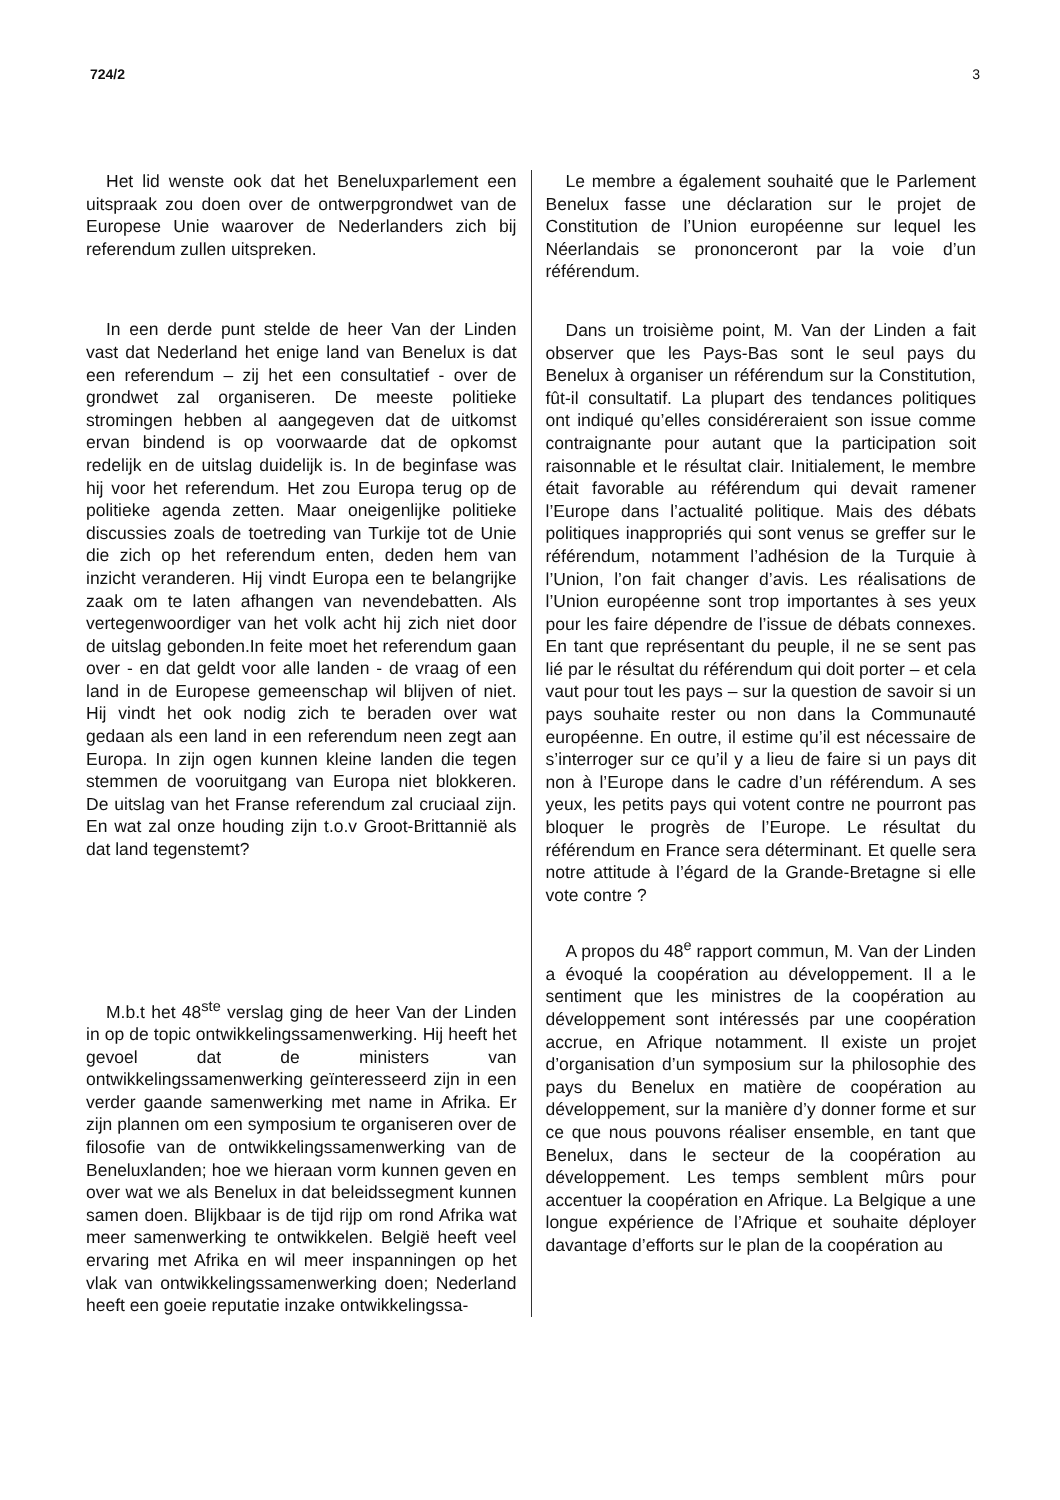724/2 3
Het lid wenste ook dat het Beneluxparlement een uitspraak zou doen over de ontwerpgrondwet van de Europese Unie waarover de Nederlanders zich bij referendum zullen uitspreken.
In een derde punt stelde de heer Van der Linden vast dat Nederland het enige land van Benelux is dat een referendum – zij het een consultatief - over de grondwet zal organiseren. De meeste politieke stromingen hebben al aangegeven dat de uitkomst ervan bindend is op voorwaarde dat de opkomst redelijk en de uitslag duidelijk is. In de beginfase was hij voor het referendum. Het zou Europa terug op de politieke agenda zetten. Maar oneigenlijke politieke discussies zoals de toetreding van Turkije tot de Unie die zich op het referendum enten, deden hem van inzicht veranderen. Hij vindt Europa een te belangrijke zaak om te laten afhangen van nevendebatten. Als vertegenwoordiger van het volk acht hij zich niet door de uitslag gebonden.In feite moet het referendum gaan over - en dat geldt voor alle landen - de vraag of een land in de Europese gemeenschap wil blijven of niet. Hij vindt het ook nodig zich te beraden over wat gedaan als een land in een referendum neen zegt aan Europa. In zijn ogen kunnen kleine landen die tegen stemmen de vooruitgang van Europa niet blokkeren. De uitslag van het Franse referendum zal cruciaal zijn. En wat zal onze houding zijn t.o.v Groot-Brittannië als dat land tegenstemt?
M.b.t het 48<sup>ste</sup> verslag ging de heer Van der Linden in op de topic ontwikkelingssamenwerking. Hij heeft het gevoel dat de ministers van ontwikkelingssamenwerking geïnteresseerd zijn in een verder gaande samenwerking met name in Afrika. Er zijn plannen om een symposium te organiseren over de filosofie van de ontwikkelingssamenwerking van de Beneluxlanden; hoe we hieraan vorm kunnen geven en over wat we als Benelux in dat beleidssegment kunnen samen doen. Blijkbaar is de tijd rijp om rond Afrika wat meer samenwerking te ontwikkelen. België heeft veel ervaring met Afrika en wil meer inspanningen op het vlak van ontwikkelingssamenwerking doen; Nederland heeft een goeie reputatie inzake ontwikkelingssa-
Le membre a également souhaité que le Parlement Benelux fasse une déclaration sur le projet de Constitution de l’Union européenne sur lequel les Néerlandais se prononceront par la voie d’un référendum.
Dans un troisième point, M. Van der Linden a fait observer que les Pays-Bas sont le seul pays du Benelux à organiser un référendum sur la Constitution, fût-il consultatif. La plupart des tendances politiques ont indiqué qu’elles considéreraient son issue comme contraignante pour autant que la participation soit raisonnable et le résultat clair. Initialement, le membre était favorable au référendum qui devait ramener l’Europe dans l’actualité politique. Mais des débats politiques inappropriés qui sont venus se greffer sur le référendum, notamment l’adhésion de la Turquie à l’Union, l’on fait changer d’avis. Les réalisations de l’Union européenne sont trop importantes à ses yeux pour les faire dépendre de l’issue de débats connexes. En tant que représentant du peuple, il ne se sent pas lié par le résultat du référendum qui doit porter – et cela vaut pour tout les pays – sur la question de savoir si un pays souhaite rester ou non dans la Communauté européenne. En outre, il estime qu’il est nécessaire de s’interroger sur ce qu’il y a lieu de faire si un pays dit non à l’Europe dans le cadre d’un référendum. A ses yeux, les petits pays qui votent contre ne pourront pas bloquer le progrès de l’Europe. Le résultat du référendum en France sera déterminant. Et quelle sera notre attitude à l’égard de la Grande-Bretagne si elle vote contre ?
A propos du 48<sup>e</sup> rapport commun, M. Van der Linden a évoqué la coopération au développement. Il a le sentiment que les ministres de la coopération au développement sont intéressés par une coopération accrue, en Afrique notamment. Il existe un projet d’organisation d’un symposium sur la philosophie des pays du Benelux en matière de coopération au développement, sur la manière d’y donner forme et sur ce que nous pouvons réaliser ensemble, en tant que Benelux, dans le secteur de la coopération au développement. Les temps semblent mûrs pour accentuer la coopération en Afrique. La Belgique a une longue expérience de l’Afrique et souhaite déployer davantage d’efforts sur le plan de la coopération au